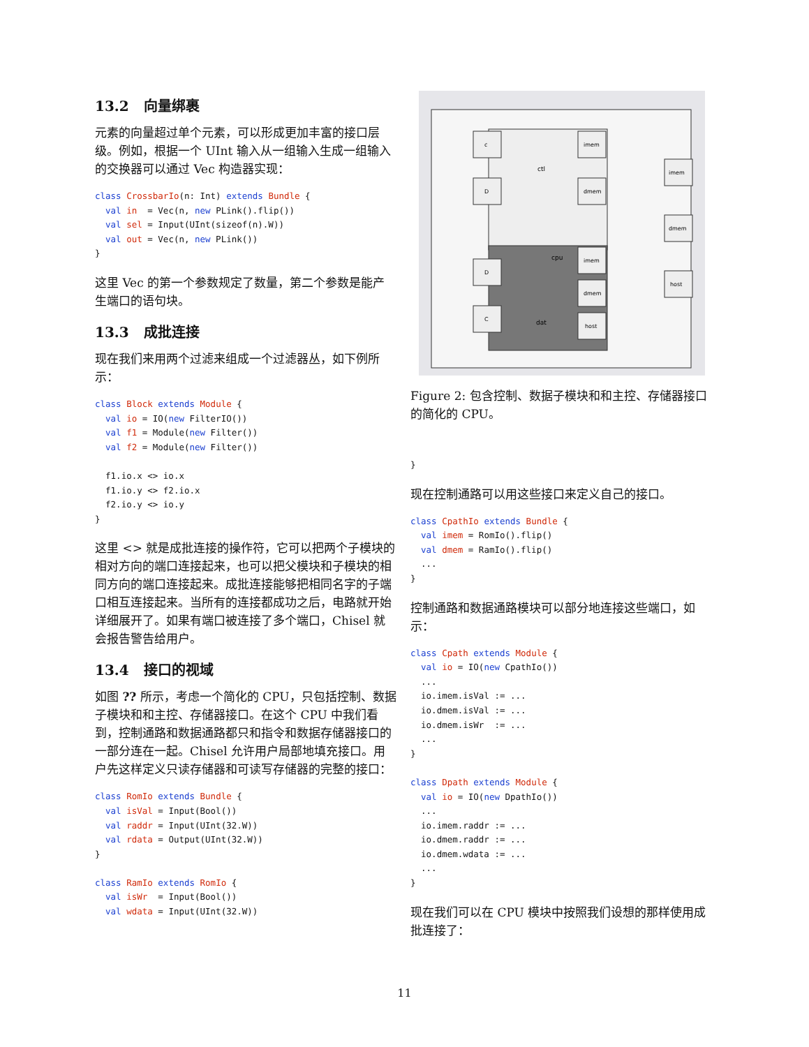13.2 向量绑裹
元素的向量超过单个元素，可以形成更加丰富的接口层级。例如，根据一个 UInt 输入从一组输入生成一组输入的交换器可以通过 Vec 构造器实现：
class CrossbarIo(n: Int) extends Bundle {
  val in  = Vec(n, new PLink().flip())
  val sel = Input(UInt(sizeof(n).W))
  val out = Vec(n, new PLink())
}
这里 Vec 的第一个参数规定了数量，第二个参数是能产生端口的语句块。
13.3 成批连接
现在我们来用两个过滤来组成一个过滤器丛，如下例所示：
class Block extends Module {
  val io = IO(new FilterIO())
  val f1 = Module(new Filter())
  val f2 = Module(new Filter())

  f1.io.x <> io.x
  f1.io.y <> f2.io.x
  f2.io.y <> io.y
}
这里 <> 就是成批连接的操作符，它可以把两个子模块的相对方向的端口连接起来，也可以把父模块和子模块的相同方向的端口连接起来。成批连接能够把相同名字的子端口相互连接起来。当所有的连接都成功之后，电路就开始详细展开了。如果有端口被连接了多个端口，Chisel 就会报告警告给用户。
13.4 接口的视域
如图 ?? 所示，考虑一个简化的 CPU，只包括控制、数据子模块和和主控、存储器接口。在这个 CPU 中我们看到，控制通路和数据通路都只和指令和数据存储器接口的一部分连在一起。Chisel 允许用户局部地填充接口。用户先这样定义只读存储器和可读写存储器的完整的接口：
class RomIo extends Bundle {
  val isVal = Input(Bool())
  val raddr = Input(UInt(32.W))
  val rdata = Output(UInt(32.W))
}

class RamIo extends RomIo {
  val isWr  = Input(Bool())
  val wdata = Input(UInt(32.W))
ctl
cpu
dat
c
D
D
C
imem
dmem
imem
dmem
host
imem
dmem
host
Figure 2: 包含控制、数据子模块和和主控、存储器接口的简化的 CPU。
}
现在控制通路可以用这些接口来定义自己的接口。
class CpathIo extends Bundle {
  val imem = RomIo().flip()
  val dmem = RamIo().flip()
  ...
}
控制通路和数据通路模块可以部分地连接这些端口，如示：
class Cpath extends Module {
  val io = IO(new CpathIo())
  ...
  io.imem.isVal := ...
  io.dmem.isVal := ...
  io.dmem.isWr  := ...
  ...
}

class Dpath extends Module {
  val io = IO(new DpathIo())
  ...
  io.imem.raddr := ...
  io.dmem.raddr := ...
  io.dmem.wdata := ...
  ...
}
现在我们可以在 CPU 模块中按照我们设想的那样使用成批连接了：
11